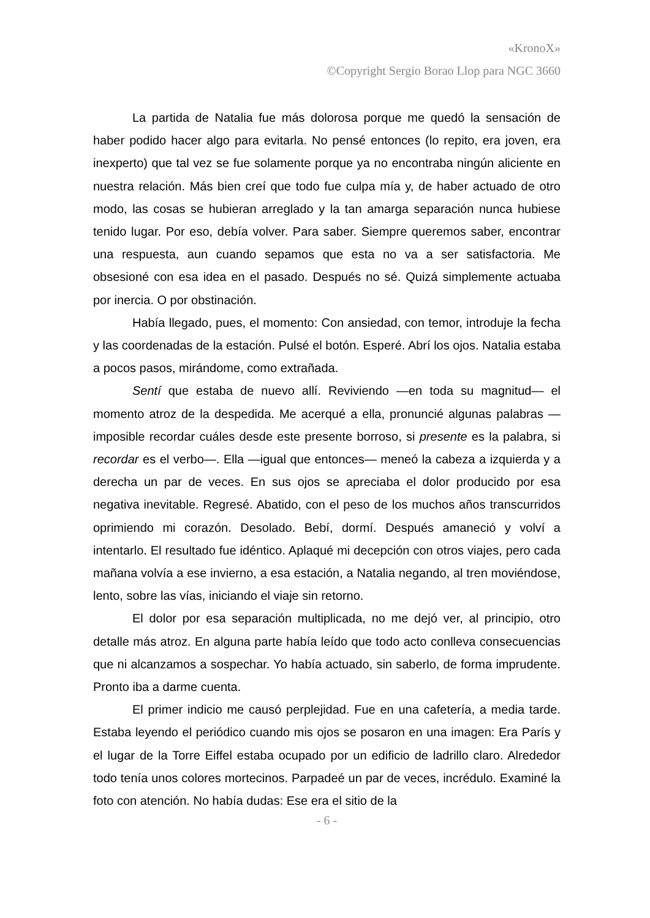«KronoX»
©Copyright Sergio Borao Llop para NGC 3660
La partida de Natalia fue más dolorosa porque me quedó la sensación de haber podido hacer algo para evitarla. No pensé entonces (lo repito, era joven, era inexperto) que tal vez se fue solamente porque ya no encontraba ningún aliciente en nuestra relación. Más bien creí que todo fue culpa mía y, de haber actuado de otro modo, las cosas se hubieran arreglado y la tan amarga separación nunca hubiese tenido lugar. Por eso, debía volver. Para saber. Siempre queremos saber, encontrar una respuesta, aun cuando sepamos que esta no va a ser satisfactoria. Me obsesioné con esa idea en el pasado. Después no sé. Quizá simplemente actuaba por inercia. O por obstinación.
Había llegado, pues, el momento: Con ansiedad, con temor, introduje la fecha y las coordenadas de la estación. Pulsé el botón. Esperé. Abrí los ojos. Natalia estaba a pocos pasos, mirándome, como extrañada.
Sentí que estaba de nuevo allí. Reviviendo —en toda su magnitud— el momento atroz de la despedida. Me acerqué a ella, pronuncié algunas palabras —imposible recordar cuáles desde este presente borroso, si presente es la palabra, si recordar es el verbo—. Ella —igual que entonces— meneó la cabeza a izquierda y a derecha un par de veces. En sus ojos se apreciaba el dolor producido por esa negativa inevitable. Regresé. Abatido, con el peso de los muchos años transcurridos oprimiendo mi corazón. Desolado. Bebí, dormí. Después amaneció y volví a intentarlo. El resultado fue idéntico. Aplaqué mi decepción con otros viajes, pero cada mañana volvía a ese invierno, a esa estación, a Natalia negando, al tren moviéndose, lento, sobre las vías, iniciando el viaje sin retorno.
El dolor por esa separación multiplicada, no me dejó ver, al principio, otro detalle más atroz. En alguna parte había leído que todo acto conlleva consecuencias que ni alcanzamos a sospechar. Yo había actuado, sin saberlo, de forma imprudente. Pronto iba a darme cuenta.
El primer indicio me causó perplejidad. Fue en una cafetería, a media tarde. Estaba leyendo el periódico cuando mis ojos se posaron en una imagen: Era París y el lugar de la Torre Eiffel estaba ocupado por un edificio de ladrillo claro. Alrededor todo tenía unos colores mortecinos. Parpadeé un par de veces, incrédulo. Examiné la foto con atención. No había dudas: Ese era el sitio de la
- 6 -